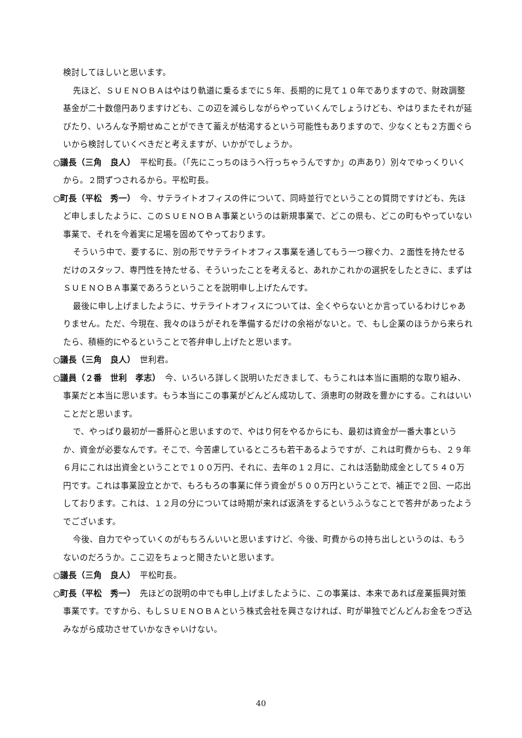検討してほしいと思います。
先ほど、ＳＵＥＮＯＢＡはやはり軌道に乗るまでに５年、長期的に見て１０年でありますので、財政調整基金が二十数億円ありますけども、この辺を減らしながらやっていくんでしょうけども、やはりまたそれが延びたり、いろんな予期せぬことができて蓄えが枯渇するという可能性もありますので、少なくとも２方面ぐらいから検討していくべきだと考えますが、いかがでしょうか。
○議長（三角　良人）　平松町長。（「先にこっちのほうへ行っちゃうんですか」の声あり）別々でゆっくりいくから。２問ずつされるから。平松町長。
○町長（平松　秀一）　今、サテライトオフィスの件について、同時並行でということの質問ですけども、先ほど申しましたように、このＳＵＥＮＯＢＡ事業というのは新規事業で、どこの県も、どこの町もやっていない事業で、それを今着実に足場を固めてやっております。
そういう中で、要するに、別の形でサテライトオフィス事業を通してもう一つ稼ぐ力、２面性を持たせるだけのスタッフ、専門性を持たせる、そういったことを考えると、あれかこれかの選択をしたときに、まずはＳＵＥＮＯＢＡ事業であろうということを説明申し上げたんです。
最後に申し上げましたように、サテライトオフィスについては、全くやらないとか言っているわけじゃありません。ただ、今現在、我々のほうがそれを準備するだけの余裕がないと。で、もし企業のほうから来られたら、積極的にやるということで答弁申し上げたと思います。
○議長（三角　良人）　世利君。
○議員（２番　世利　孝志）　今、いろいろ詳しく説明いただきまして、もうこれは本当に画期的な取り組み、事業だと本当に思います。もう本当にこの事業がどんどん成功して、須恵町の財政を豊かにする。これはいいことだと思います。
で、やっぱり最初が一番肝心と思いますので、やはり何をやるからにも、最初は資金が一番大事というか、資金が必要なんです。そこで、今苦慮しているところも若干あるようですが、これは町費からも、２９年６月にこれは出資金ということで１００万円、それに、去年の１２月に、これは活動助成金として５４０万円です。これは事業設立とかで、もろもろの事業に伴う資金が５００万円ということで、補正で２回、一応出しております。これは、１２月の分については時期が来れば返済をするというふうなことで答弁があったようでございます。
今後、自力でやっていくのがもちろんいいと思いますけど、今後、町費からの持ち出しというのは、もうないのだろうか。ここ辺をちょっと聞きたいと思います。
○議長（三角　良人）　平松町長。
○町長（平松　秀一）　先ほどの説明の中でも申し上げましたように、この事業は、本来であれば産業振興対策事業です。ですから、もしＳＵＥＮＯＢＡという株式会社を興さなければ、町が単独でどんどんお金をつぎ込みながら成功させていかなきゃいけない。
40